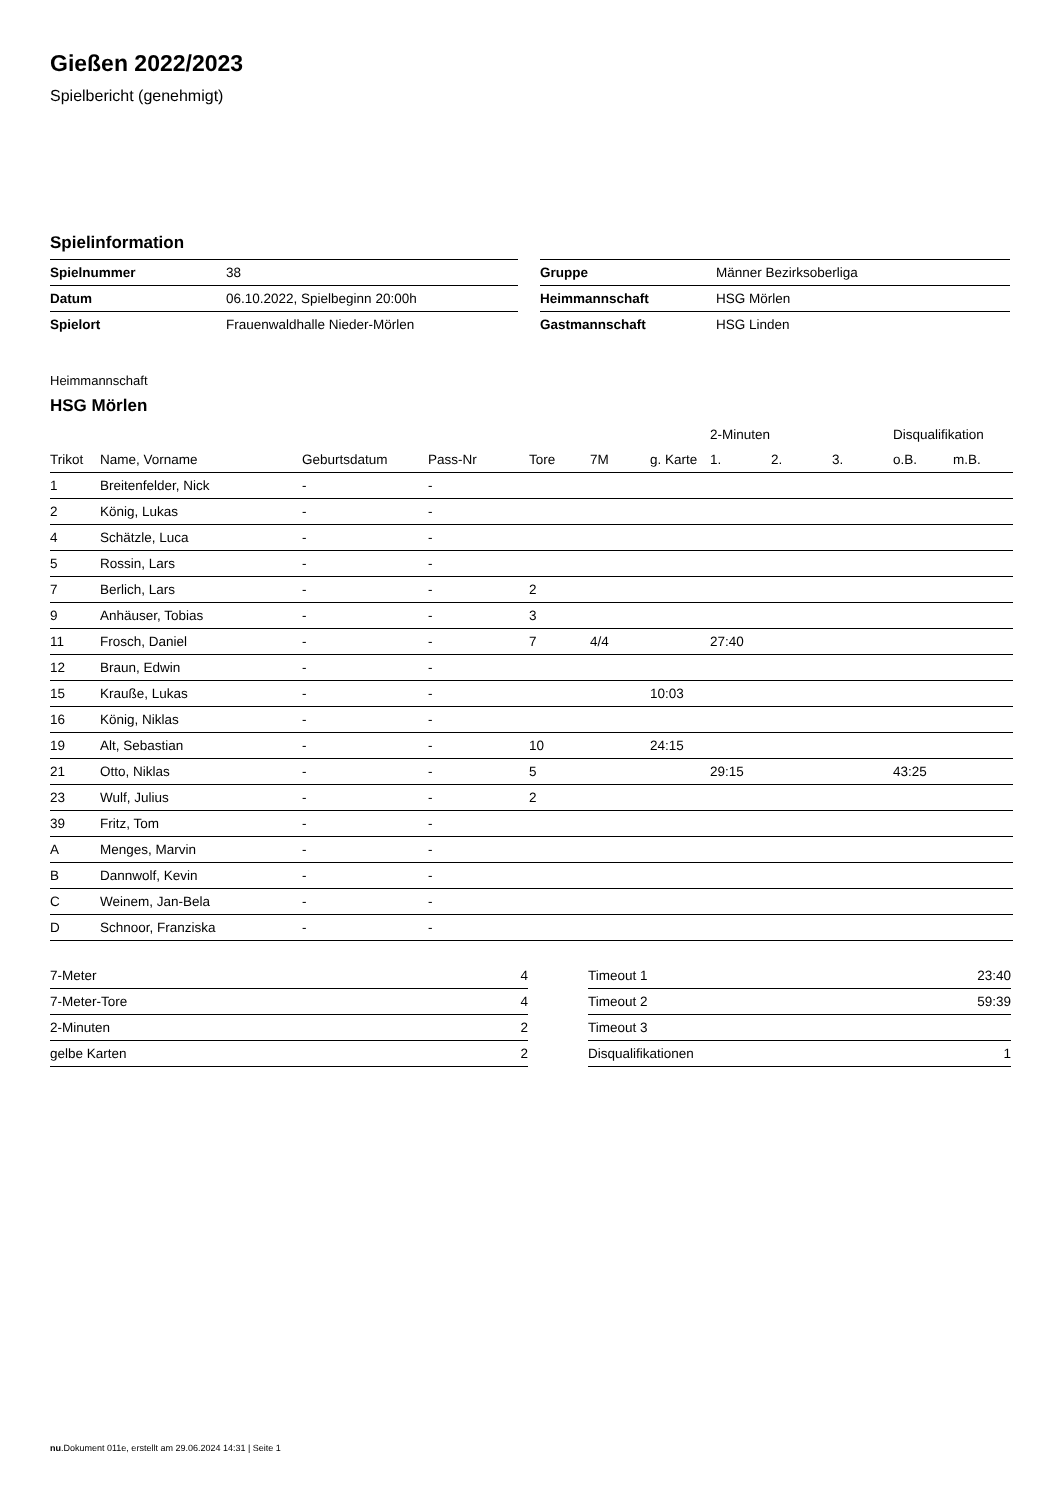Gießen 2022/2023
Spielbericht (genehmigt)
Spielinformation
| Spielnummer | 38 |
| Datum | 06.10.2022, Spielbeginn 20:00h |
| Spielort | Frauenwaldhalle Nieder-Mörlen |
| Gruppe | Männer Bezirksoberliga |
| Heimmannschaft | HSG Mörlen |
| Gastmannschaft | HSG Linden |
Heimmannschaft
HSG Mörlen
| | | | | | | | 2-Minuten | | | Disqualifikation | |
| --- | --- | --- | --- | --- | --- | --- | --- | --- | --- | --- | --- |
| Trikot | Name, Vorname | Geburtsdatum | Pass-Nr | Tore | 7M | g. Karte | 1. | 2. | 3. | o.B. | m.B. |
| 1 | Breitenfelder, Nick | - | - | | | | | | | | |
| 2 | König, Lukas | - | - | | | | | | | | |
| 4 | Schätzle, Luca | - | - | | | | | | | | |
| 5 | Rossin, Lars | - | - | | | | | | | | |
| 7 | Berlich, Lars | - | - | 2 | | | | | | | |
| 9 | Anhäuser, Tobias | - | - | 3 | | | | | | | |
| 11 | Frosch, Daniel | - | - | 7 | 4/4 | | 27:40 | | | | |
| 12 | Braun, Edwin | - | - | | | | | | | | |
| 15 | Krauße, Lukas | - | - | | | 10:03 | | | | | |
| 16 | König, Niklas | - | - | | | | | | | | |
| 19 | Alt, Sebastian | - | - | 10 | | 24:15 | | | | | |
| 21 | Otto, Niklas | - | - | 5 | | | 29:15 | | | 43:25 | |
| 23 | Wulf, Julius | - | - | 2 | | | | | | | |
| 39 | Fritz, Tom | - | - | | | | | | | | |
| A | Menges, Marvin | - | - | | | | | | | | |
| B | Dannwolf, Kevin | - | - | | | | | | | | |
| C | Weinem, Jan-Bela | - | - | | | | | | | | |
| D | Schnoor, Franziska | - | - | | | | | | | | |
| 7-Meter | 4 |
| 7-Meter-Tore | 4 |
| 2-Minuten | 2 |
| gelbe Karten | 2 |
| Timeout 1 | 23:40 |
| Timeout 2 | 59:39 |
| Timeout 3 | |
| Disqualifikationen | 1 |
nu.Dokument 011e, erstellt am 29.06.2024 14:31 | Seite 1